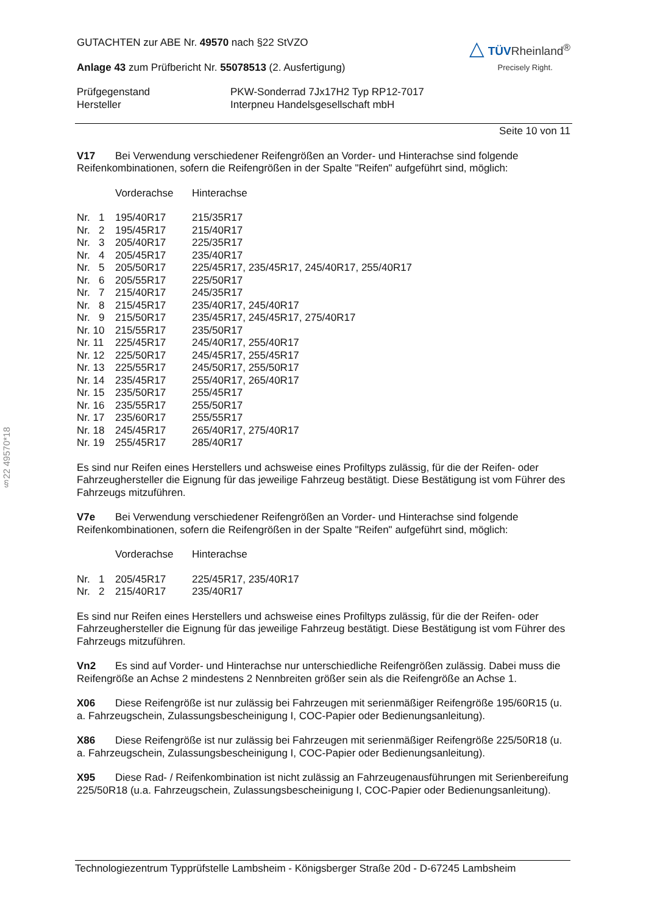§22 49570*18
GUTACHTEN zur ABE Nr. 49570 nach §22 StVZO
Anlage 43 zum Prüfbericht Nr. 55078513 (2. Ausfertigung)
△ TÜVRheinland<sup>®</sup>
Precisely Right.
| Prüfgegenstand Hersteller | PKW-Sonderrad 7Jx17H2 Typ RP12-7017 Interpneu Handelsgesellschaft mbH |
Seite 10 von 11
V17 Bei Verwendung verschiedener Reifengrößen an Vorder- und Hinterachse sind folgende Reifenkombinationen, sofern die Reifengrößen in der Spalte "Reifen" aufgeführt sind, möglich:
| | Vorderachse | Hinterachse |
| Nr. 1 | 195/40R17 | 215/35R17 |
| Nr. 2 | 195/45R17 | 215/40R17 |
| Nr. 3 | 205/40R17 | 225/35R17 |
| Nr. 4 | 205/45R17 | 235/40R17 |
| Nr. 5 | 205/50R17 | 225/45R17, 235/45R17, 245/40R17, 255/40R17 |
| Nr. 6 | 205/55R17 | 225/50R17 |
| Nr. 7 | 215/40R17 | 245/35R17 |
| Nr. 8 | 215/45R17 | 235/40R17, 245/40R17 |
| Nr. 9 | 215/50R17 | 235/45R17, 245/45R17, 275/40R17 |
| Nr. 10 | 215/55R17 | 235/50R17 |
| Nr. 11 | 225/45R17 | 245/40R17, 255/40R17 |
| Nr. 12 | 225/50R17 | 245/45R17, 255/45R17 |
| Nr. 13 | 225/55R17 | 245/50R17, 255/50R17 |
| Nr. 14 | 235/45R17 | 255/40R17, 265/40R17 |
| Nr. 15 | 235/50R17 | 255/45R17 |
| Nr. 16 | 235/55R17 | 255/50R17 |
| Nr. 17 | 235/60R17 | 255/55R17 |
| Nr. 18 | 245/45R17 | 265/40R17, 275/40R17 |
| Nr. 19 | 255/45R17 | 285/40R17 |
Es sind nur Reifen eines Herstellers und achsweise eines Profiltyps zulässig, für die der Reifen- oder Fahrzeughersteller die Eignung für das jeweilige Fahrzeug bestätigt. Diese Bestätigung ist vom Führer des Fahrzeugs mitzuführen.
V7e Bei Verwendung verschiedener Reifengrößen an Vorder- und Hinterachse sind folgende Reifenkombinationen, sofern die Reifengrößen in der Spalte "Reifen" aufgeführt sind, möglich:
| | Vorderachse | Hinterachse |
| Nr. 1 | 205/45R17 | 225/45R17, 235/40R17 |
| Nr. 2 | 215/40R17 | 235/40R17 |
Es sind nur Reifen eines Herstellers und achsweise eines Profiltyps zulässig, für die der Reifen- oder Fahrzeughersteller die Eignung für das jeweilige Fahrzeug bestätigt. Diese Bestätigung ist vom Führer des Fahrzeugs mitzuführen.
Vn2 Es sind auf Vorder- und Hinterachse nur unterschiedliche Reifengrößen zulässig. Dabei muss die Reifengröße an Achse 2 mindestens 2 Nennbreiten größer sein als die Reifengröße an Achse 1.
X06 Diese Reifengröße ist nur zulässig bei Fahrzeugen mit serienmäßiger Reifengröße 195/60R15 (u. a. Fahrzeugschein, Zulassungsbescheinigung I, COC-Papier oder Bedienungsanleitung).
X86 Diese Reifengröße ist nur zulässig bei Fahrzeugen mit serienmäßiger Reifengröße 225/50R18 (u. a. Fahrzeugschein, Zulassungsbescheinigung I, COC-Papier oder Bedienungsanleitung).
X95 Diese Rad- / Reifenkombination ist nicht zulässig an Fahrzeugenausführungen mit Serienbereifung 225/50R18 (u.a. Fahrzeugschein, Zulassungsbescheinigung I, COC-Papier oder Bedienungsanleitung).
Technologiezentrum Typprüfstelle Lambsheim - Königsberger Straße 20d - D-67245 Lambsheim